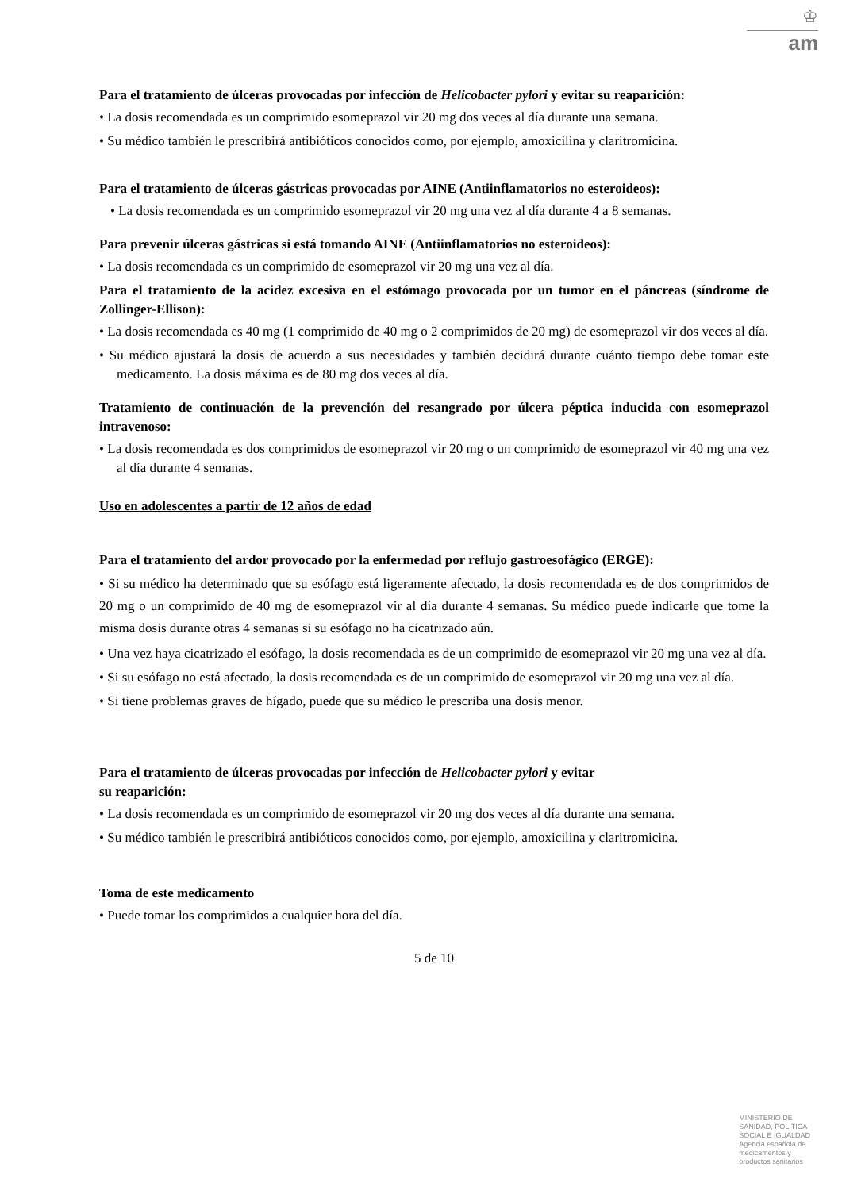♔
am
Para el tratamiento de úlceras provocadas por infección de Helicobacter pylori y evitar su reaparición:
• La dosis recomendada es un comprimido esomeprazol vir 20 mg dos veces al día durante una semana.
• Su médico también le prescribirá antibióticos conocidos como, por ejemplo, amoxicilina y claritromicina.
Para el tratamiento de úlceras gástricas provocadas por AINE (Antiinflamatorios no esteroideos):
• La dosis recomendada es un comprimido esomeprazol vir 20 mg una vez al día durante 4 a 8 semanas.
Para prevenir úlceras gástricas si está tomando AINE (Antiinflamatorios no esteroideos):
• La dosis recomendada es un comprimido de esomeprazol vir 20 mg una vez al día.
Para el tratamiento de la acidez excesiva en el estómago provocada por un tumor en el páncreas (síndrome de Zollinger-Ellison):
• La dosis recomendada es 40 mg (1 comprimido de 40 mg o 2 comprimidos de 20 mg) de esomeprazol vir dos veces al día.
• Su médico ajustará la dosis de acuerdo a sus necesidades y también decidirá durante cuánto tiempo debe tomar este medicamento. La dosis máxima es de 80 mg dos veces al día.
Tratamiento de continuación de la prevención del resangrado por úlcera péptica inducida con esomeprazol intravenoso:
• La dosis recomendada es dos comprimidos de esomeprazol vir 20 mg o un comprimido de esomeprazol vir 40 mg una vez al día durante 4 semanas.
Uso en adolescentes a partir de 12 años de edad
Para el tratamiento del ardor provocado por la enfermedad por reflujo gastroesofágico (ERGE):
• Si su médico ha determinado que su esófago está ligeramente afectado, la dosis recomendada es de dos comprimidos de 20 mg o un comprimido de 40 mg de esomeprazol vir al día durante 4 semanas. Su médico puede indicarle que tome la misma dosis durante otras 4 semanas si su esófago no ha cicatrizado aún.
• Una vez haya cicatrizado el esófago, la dosis recomendada es de un comprimido de esomeprazol vir 20 mg una vez al día.
• Si su esófago no está afectado, la dosis recomendada es de un comprimido de esomeprazol vir 20 mg una vez al día.
• Si tiene problemas graves de hígado, puede que su médico le prescriba una dosis menor.
Para el tratamiento de úlceras provocadas por infección de Helicobacter pylori y evitar
su reaparición:
• La dosis recomendada es un comprimido de esomeprazol vir 20 mg dos veces al día durante una semana.
• Su médico también le prescribirá antibióticos conocidos como, por ejemplo, amoxicilina y claritromicina.
Toma de este medicamento
• Puede tomar los comprimidos a cualquier hora del día.
5 de 10
MINISTERIO DE
SANIDAD, POLITICA
SOCIAL E IGUALDAD
Agencia española de
medicamentos y
productos sanitarios